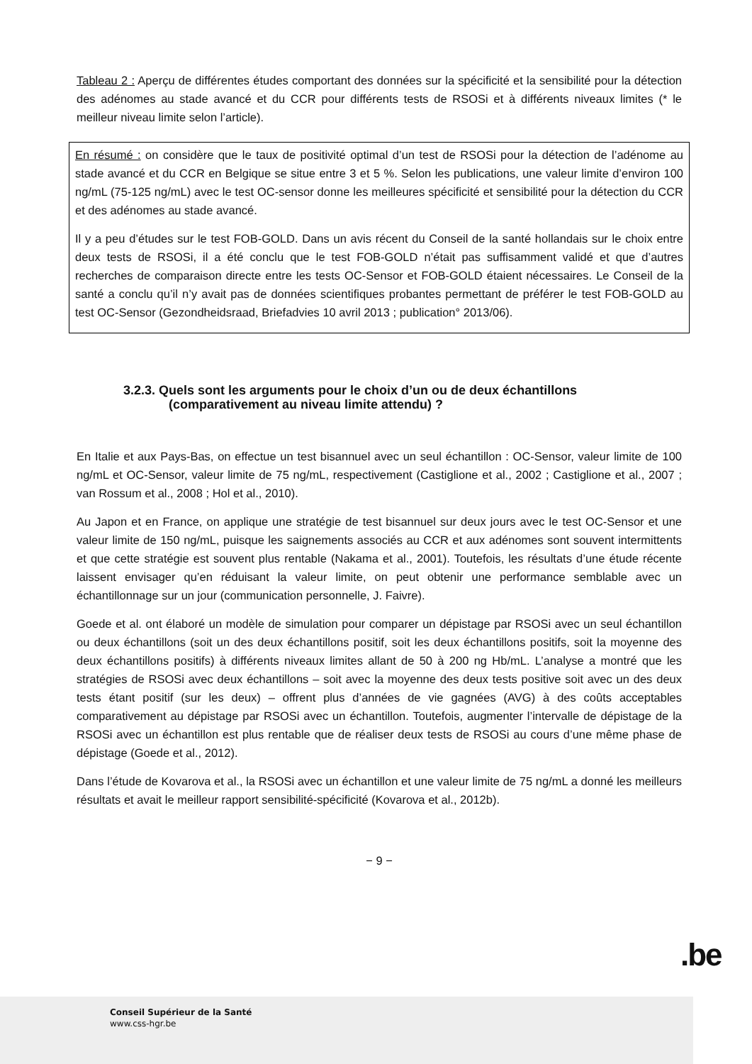Tableau 2 : Aperçu de différentes études comportant des données sur la spécificité et la sensibilité pour la détection des adénomes au stade avancé et du CCR pour différents tests de RSOSi et à différents niveaux limites (* le meilleur niveau limite selon l’article).
En résumé : on considère que le taux de positivité optimal d’un test de RSOSi pour la détection de l’adénome au stade avancé et du CCR en Belgique se situe entre 3 et 5 %. Selon les publications, une valeur limite d’environ 100 ng/mL (75-125 ng/mL) avec le test OC-sensor donne les meilleures spécificité et sensibilité pour la détection du CCR et des adénomes au stade avancé.
Il y a peu d’études sur le test FOB-GOLD. Dans un avis récent du Conseil de la santé hollandais sur le choix entre deux tests de RSOSi, il a été conclu que le test FOB-GOLD n’était pas suffisamment validé et que d’autres recherches de comparaison directe entre les tests OC-Sensor et FOB-GOLD étaient nécessaires. Le Conseil de la santé a conclu qu’il n’y avait pas de données scientifiques probantes permettant de préférer le test FOB-GOLD au test OC-Sensor (Gezondheidsraad, Briefadvies 10 avril 2013 ; publication° 2013/06).
3.2.3. Quels sont les arguments pour le choix d’un ou de deux échantillons
(comparativement au niveau limite attendu) ?
En Italie et aux Pays-Bas, on effectue un test bisannuel avec un seul échantillon : OC-Sensor, valeur limite de 100 ng/mL et OC-Sensor, valeur limite de 75 ng/mL, respectivement (Castiglione et al., 2002 ; Castiglione et al., 2007 ; van Rossum et al., 2008 ; Hol et al., 2010).
Au Japon et en France, on applique une stratégie de test bisannuel sur deux jours avec le test OC-Sensor et une valeur limite de 150 ng/mL, puisque les saignements associés au CCR et aux adénomes sont souvent intermittents et que cette stratégie est souvent plus rentable (Nakama et al., 2001). Toutefois, les résultats d’une étude récente laissent envisager qu’en réduisant la valeur limite, on peut obtenir une performance semblable avec un échantillonnage sur un jour (communication personnelle, J. Faivre).
Goede et al. ont élaboré un modèle de simulation pour comparer un dépistage par RSOSi avec un seul échantillon ou deux échantillons (soit un des deux échantillons positif, soit les deux échantillons positifs, soit la moyenne des deux échantillons positifs) à différents niveaux limites allant de 50 à 200 ng Hb/mL. L’analyse a montré que les stratégies de RSOSi avec deux échantillons – soit avec la moyenne des deux tests positive soit avec un des deux tests étant positif (sur les deux) – offrent plus d’années de vie gagnées (AVG) à des coûts acceptables comparativement au dépistage par RSOSi avec un échantillon. Toutefois, augmenter l’intervalle de dépistage de la RSOSi avec un échantillon est plus rentable que de réaliser deux tests de RSOSi au cours d’une même phase de dépistage (Goede et al., 2012).
Dans l’étude de Kovarova et al., la RSOSi avec un échantillon et une valeur limite de 75 ng/mL a donné les meilleurs résultats et avait le meilleur rapport sensibilité-spécificité (Kovarova et al., 2012b).
− 9 −
.be
Conseil Supérieur de la Santé
www.css-hgr.be